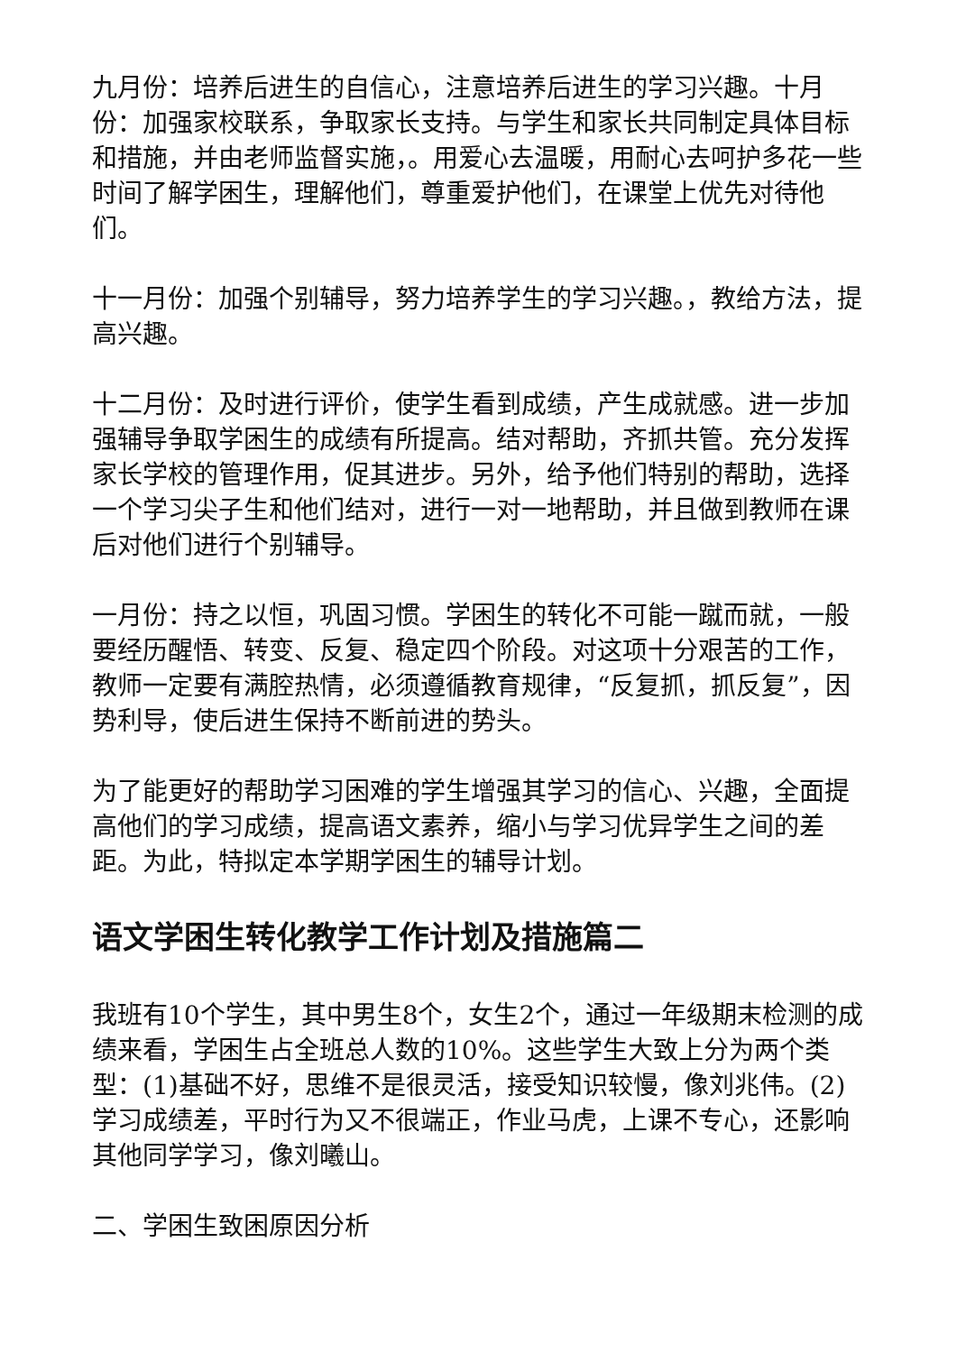九月份：培养后进生的自信心，注意培养后进生的学习兴趣。十月份：加强家校联系，争取家长支持。与学生和家长共同制定具体目标和措施，并由老师监督实施，。用爱心去温暖，用耐心去呵护多花一些时间了解学困生，理解他们，尊重爱护他们，在课堂上优先对待他们。
十一月份：加强个别辅导，努力培养学生的学习兴趣。，教给方法，提高兴趣。
十二月份：及时进行评价，使学生看到成绩，产生成就感。进一步加强辅导争取学困生的成绩有所提高。结对帮助，齐抓共管。充分发挥家长学校的管理作用，促其进步。另外，给予他们特别的帮助，选择一个学习尖子生和他们结对，进行一对一地帮助，并且做到教师在课后对他们进行个别辅导。
一月份：持之以恒，巩固习惯。学困生的转化不可能一蹴而就，一般要经历醒悟、转变、反复、稳定四个阶段。对这项十分艰苦的工作，教师一定要有满腔热情，必须遵循教育规律，“反复抓，抓反复”，因势利导，使后进生保持不断前进的势头。
为了能更好的帮助学习困难的学生增强其学习的信心、兴趣，全面提高他们的学习成绩，提高语文素养，缩小与学习优异学生之间的差距。为此，特拟定本学期学困生的辅导计划。
语文学困生转化教学工作计划及措施篇二
我班有10个学生，其中男生8个，女生2个，通过一年级期末检测的成绩来看，学困生占全班总人数的10%。这些学生大致上分为两个类型：(1)基础不好，思维不是很灵活，接受知识较慢，像刘兆伟。(2)学习成绩差，平时行为又不很端正，作业马虎，上课不专心，还影响其他同学学习，像刘曦山。
二、学困生致困原因分析